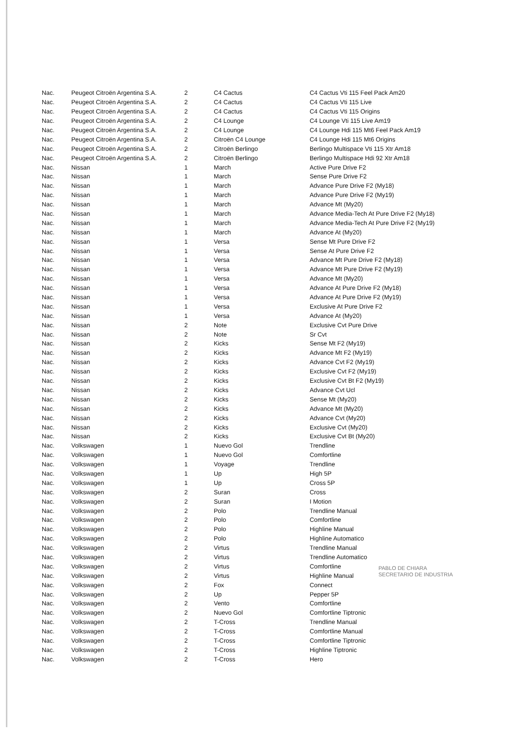| Nac. | Peugeot Citroën Argentina S.A. | 2 | C4 Cactus | C4 Cactus Vti 115 Feel Pack Am20 |
| Nac. | Peugeot Citroën Argentina S.A. | 2 | C4 Cactus | C4 Cactus Vti 115 Live |
| Nac. | Peugeot Citroën Argentina S.A. | 2 | C4 Cactus | C4 Cactus Vti 115 Origins |
| Nac. | Peugeot Citroën Argentina S.A. | 2 | C4 Lounge | C4 Lounge Vti 115 Live Am19 |
| Nac. | Peugeot Citroën Argentina S.A. | 2 | C4 Lounge | C4 Lounge Hdi 115 Mt6 Feel Pack Am19 |
| Nac. | Peugeot Citroën Argentina S.A. | 2 | Citroën C4 Lounge | C4 Lounge Hdi 115 Mt6 Origins |
| Nac. | Peugeot Citroën Argentina S.A. | 2 | Citroën Berlingo | Berlingo Multispace Vti 115 Xtr Am18 |
| Nac. | Peugeot Citroën Argentina S.A. | 2 | Citroën Berlingo | Berlingo Multispace Hdi 92 Xtr Am18 |
| Nac. | Nissan | 1 | March | Active Pure Drive F2 |
| Nac. | Nissan | 1 | March | Sense Pure Drive F2 |
| Nac. | Nissan | 1 | March | Advance Pure Drive F2 (My18) |
| Nac. | Nissan | 1 | March | Advance Pure Drive F2 (My19) |
| Nac. | Nissan | 1 | March | Advance Mt (My20) |
| Nac. | Nissan | 1 | March | Advance Media-Tech At Pure Drive F2 (My18) |
| Nac. | Nissan | 1 | March | Advance Media-Tech At Pure Drive F2 (My19) |
| Nac. | Nissan | 1 | March | Advance At (My20) |
| Nac. | Nissan | 1 | Versa | Sense Mt Pure Drive F2 |
| Nac. | Nissan | 1 | Versa | Sense At Pure Drive F2 |
| Nac. | Nissan | 1 | Versa | Advance Mt Pure Drive F2 (My18) |
| Nac. | Nissan | 1 | Versa | Advance Mt Pure Drive F2 (My19) |
| Nac. | Nissan | 1 | Versa | Advance Mt (My20) |
| Nac. | Nissan | 1 | Versa | Advance At Pure Drive F2 (My18) |
| Nac. | Nissan | 1 | Versa | Advance At Pure Drive F2 (My19) |
| Nac. | Nissan | 1 | Versa | Exclusive At Pure Drive F2 |
| Nac. | Nissan | 1 | Versa | Advance At (My20) |
| Nac. | Nissan | 2 | Note | Exclusive Cvt Pure Drive |
| Nac. | Nissan | 2 | Note | Sr Cvt |
| Nac. | Nissan | 2 | Kicks | Sense Mt F2 (My19) |
| Nac. | Nissan | 2 | Kicks | Advance Mt F2 (My19) |
| Nac. | Nissan | 2 | Kicks | Advance Cvt F2 (My19) |
| Nac. | Nissan | 2 | Kicks | Exclusive Cvt F2 (My19) |
| Nac. | Nissan | 2 | Kicks | Exclusive Cvt Bt F2 (My19) |
| Nac. | Nissan | 2 | Kicks | Advance Cvt Ucl |
| Nac. | Nissan | 2 | Kicks | Sense Mt (My20) |
| Nac. | Nissan | 2 | Kicks | Advance Mt (My20) |
| Nac. | Nissan | 2 | Kicks | Advance Cvt (My20) |
| Nac. | Nissan | 2 | Kicks | Exclusive Cvt (My20) |
| Nac. | Nissan | 2 | Kicks | Exclusive Cvt Bt (My20) |
| Nac. | Volkswagen | 1 | Nuevo Gol | Trendline |
| Nac. | Volkswagen | 1 | Nuevo Gol | Comfortline |
| Nac. | Volkswagen | 1 | Voyage | Trendline |
| Nac. | Volkswagen | 1 | Up | High 5P |
| Nac. | Volkswagen | 1 | Up | Cross 5P |
| Nac. | Volkswagen | 2 | Suran | Cross |
| Nac. | Volkswagen | 2 | Suran | I Motion |
| Nac. | Volkswagen | 2 | Polo | Trendline Manual |
| Nac. | Volkswagen | 2 | Polo | Comfortline |
| Nac. | Volkswagen | 2 | Polo | Highline Manual |
| Nac. | Volkswagen | 2 | Polo | Highline Automatico |
| Nac. | Volkswagen | 2 | Virtus | Trendline Manual |
| Nac. | Volkswagen | 2 | Virtus | Trendline Automatico |
| Nac. | Volkswagen | 2 | Virtus | Comfortline |
| Nac. | Volkswagen | 2 | Virtus | Highline Manual |
| Nac. | Volkswagen | 2 | Fox | Connect |
| Nac. | Volkswagen | 2 | Up | Pepper 5P |
| Nac. | Volkswagen | 2 | Vento | Comfortline |
| Nac. | Volkswagen | 2 | Nuevo Gol | Comfortline Tiptronic |
| Nac. | Volkswagen | 2 | T-Cross | Trendline Manual |
| Nac. | Volkswagen | 2 | T-Cross | Comfortline Manual |
| Nac. | Volkswagen | 2 | T-Cross | Comfortline Tiptronic |
| Nac. | Volkswagen | 2 | T-Cross | Highline Tiptronic |
| Nac. | Volkswagen | 2 | T-Cross | Hero |
PABLO DE CHIARA
SECRETARIO DE INDUSTRIA